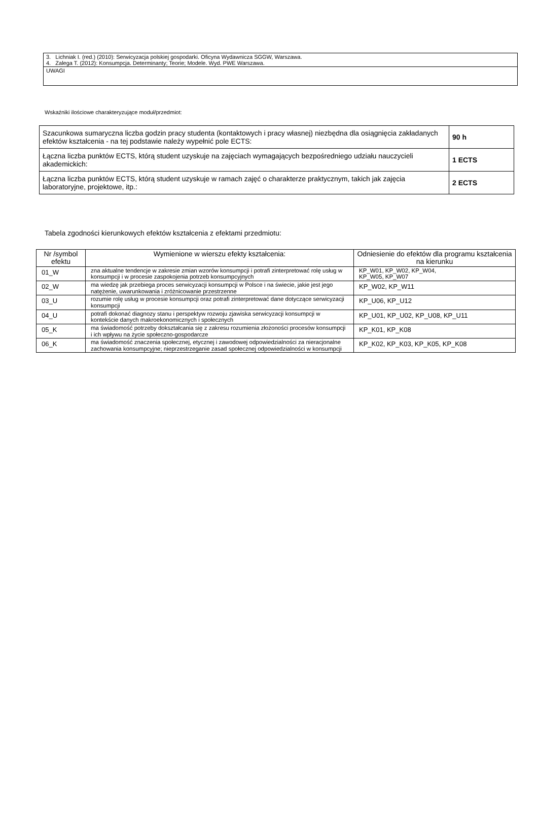| 3. Lichniak I. (red.) (2010): Serwicyzacja polskiej gospodarki. Oficyna Wydawnicza SGGW, Warszawa. 4. Zalega T. (2012): Konsumpcja. Determinanty; Teorie; Modele. Wyd. PWE Warszawa. |
| UWAGI |
Wskaźniki ilościowe charakteryzujące moduł/przedmiot:
| Szacunkowa sumaryczna liczba godzin pracy studenta (kontaktowych i pracy własnej) niezbędna dla osiągnięcia zakładanych efektów kształcenia - na tej podstawie należy wypełnić pole ECTS: | 90 h |
| Łączna liczba punktów ECTS, którą student uzyskuje na zajęciach wymagających bezpośredniego udziału nauczycieli akademickich: | 1 ECTS |
| Łączna liczba punktów ECTS, którą student uzyskuje w ramach zajęć o charakterze praktycznym, takich jak zajęcia laboratoryjne, projektowe, itp.: | 2 ECTS |
Tabela zgodności kierunkowych efektów kształcenia z efektami przedmiotu:
| Nr /symbol efektu | Wymienione w wierszu efekty kształcenia: | Odniesienie do efektów dla programu kształcenia na kierunku |
| --- | --- | --- |
| 01_W | zna aktualne tendencje w zakresie zmian wzorów konsumpcji i potrafi zinterpretować rolę usług w konsumpcji i w procesie zaspokojenia potrzeb konsumpcyjnych | KP_W01, KP_W02, KP_W04, KP_W05, KP_W07 |
| 02_W | ma wiedzę jak przebiega proces serwicyzacji konsumpcji w Polsce i na świecie, jakie jest jego natężenie, uwarunkowania i zróżnicowanie przestrzenne | KP_W02, KP_W11 |
| 03_U | rozumie rolę usług w procesie konsumpcji oraz potrafi zinterpretować dane dotyczące serwicyzacji konsumpcji | KP_U06, KP_U12 |
| 04_U | potrafi dokonać diagnozy stanu i perspektyw rozwoju zjawiska serwicyzacji konsumpcji w kontekście danych makroekonomicznych i społecznych | KP_U01, KP_U02, KP_U08, KP_U11 |
| 05_K | ma świadomość potrzeby dokształcania się z zakresu rozumienia złożoności procesów konsumpcji i ich wpływu na życie społeczno-gospodarcze | KP_K01, KP_K08 |
| 06_K | ma świadomość znaczenia społecznej, etycznej i zawodowej odpowiedzialności za nieracjonalne zachowania konsumpcyjne; nieprzestrzeganie zasad społecznej odpowiedzialności w konsumpcji | KP_K02, KP_K03, KP_K05, KP_K08 |